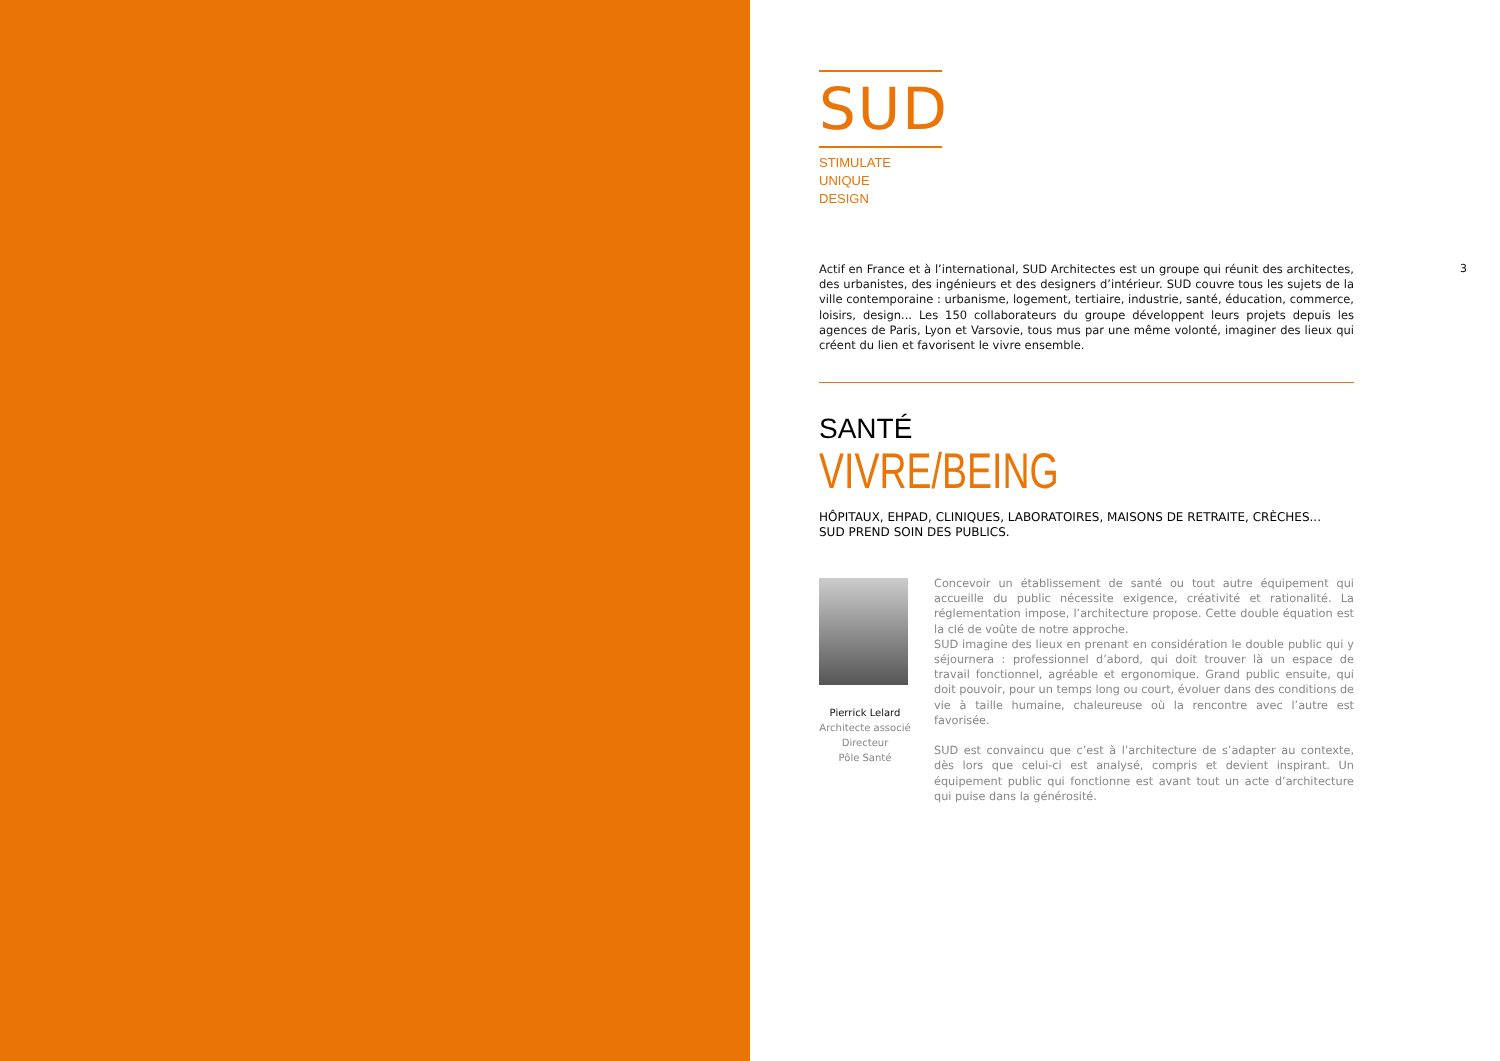SUD
STIMULATE
UNIQUE
DESIGN
3
Actif en France et à l’international, SUD Architectes est un groupe qui réunit des architectes, des urbanistes, des ingénieurs et des designers d’intérieur. SUD couvre tous les sujets de la ville contemporaine : urbanisme, logement, tertiaire, industrie, santé, éducation, commerce, loisirs, design... Les 150 collaborateurs du groupe développent leurs projets depuis les agences de Paris, Lyon et Varsovie, tous mus par une même volonté, imaginer des lieux qui créent du lien et favorisent le vivre ensemble.
SANTÉ
VIVRE/BEING
HÔPITAUX, EHPAD, CLINIQUES, LABORATOIRES, MAISONS DE RETRAITE, CRÈCHES...
SUD PREND SOIN DES PUBLICS.
Pierrick Lelard
Architecte associé
Directeur
Pôle Santé
Concevoir un établissement de santé ou tout autre équipement qui accueille du public nécessite exigence, créativité et rationalité. La réglementation impose, l’architecture propose. Cette double équation est la clé de voûte de notre approche.
SUD imagine des lieux en prenant en considération le double public qui y séjournera : professionnel d’abord, qui doit trouver là un espace de travail fonctionnel, agréable et ergonomique. Grand public ensuite, qui doit pouvoir, pour un temps long ou court, évoluer dans des conditions de vie à taille humaine, chaleureuse où la rencontre avec l’autre est favorisée.
SUD est convaincu que c’est à l’architecture de s’adapter au contexte, dès lors que celui-ci est analysé, compris et devient inspirant. Un équipement public qui fonctionne est avant tout un acte d’architecture qui puise dans la générosité.